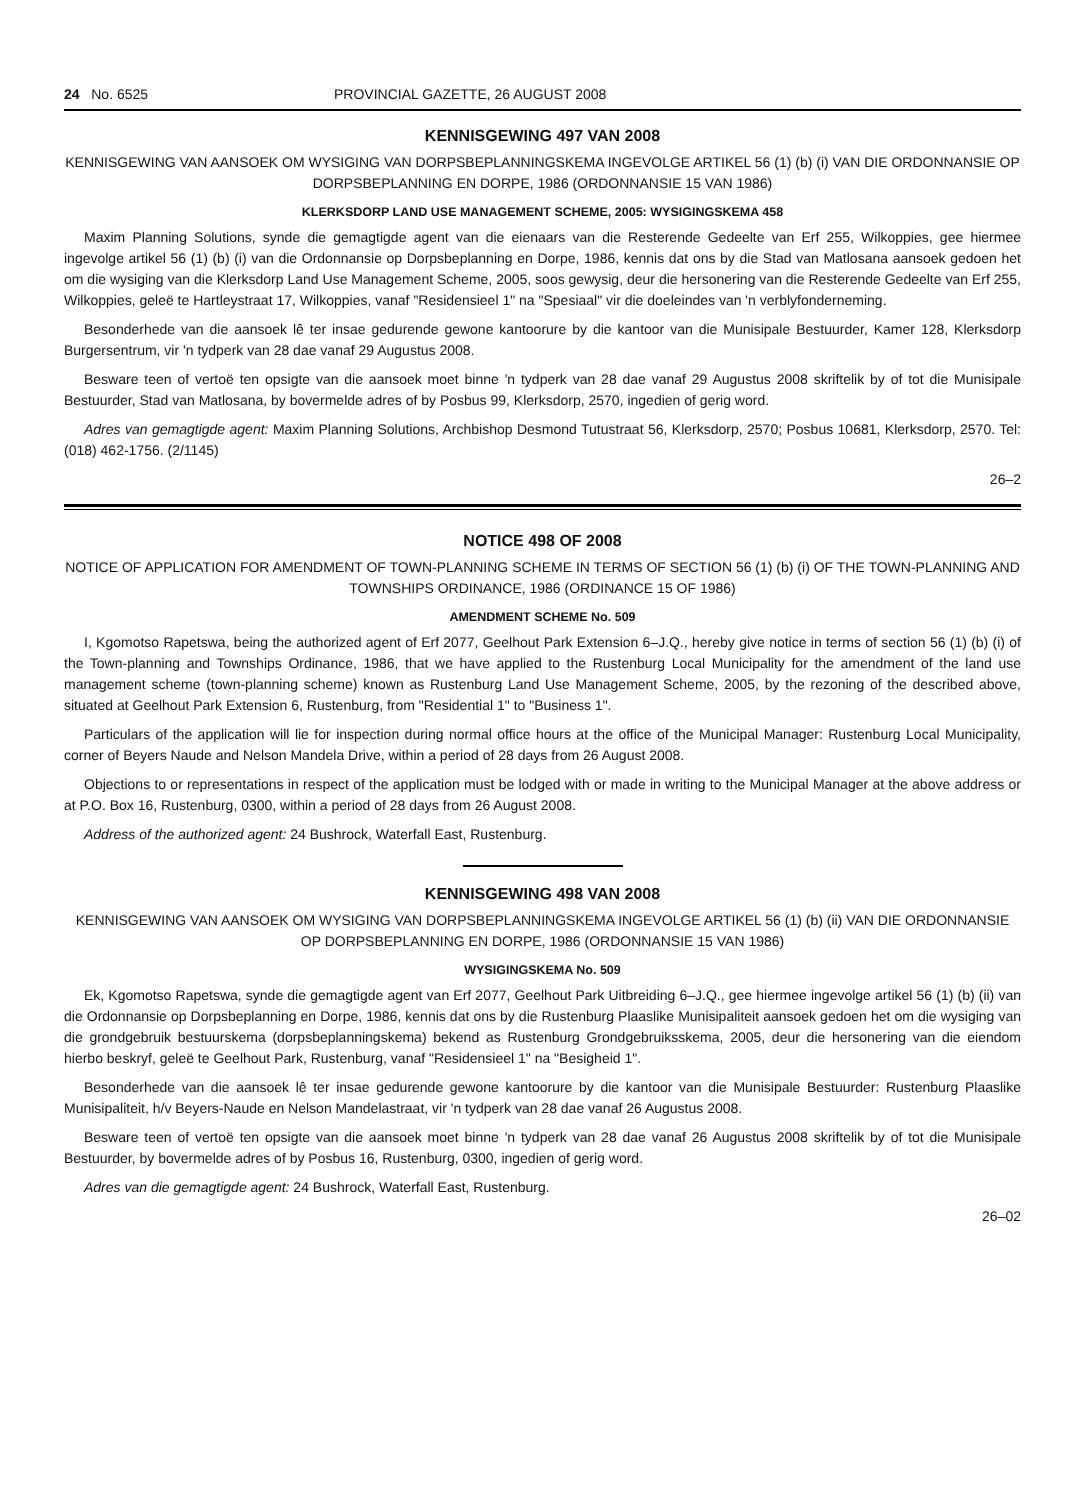24 No. 6525 PROVINCIAL GAZETTE, 26 AUGUST 2008
KENNISGEWING 497 VAN 2008
KENNISGEWING VAN AANSOEK OM WYSIGING VAN DORPSBEPLANNINGSKEMA INGEVOLGE ARTIKEL 56 (1) (b) (i) VAN DIE ORDONNANSIE OP DORPSBEPLANNING EN DORPE, 1986 (ORDONNANSIE 15 VAN 1986)
KLERKSDORP LAND USE MANAGEMENT SCHEME, 2005: WYSIGINGSKEMA 458
Maxim Planning Solutions, synde die gemagtigde agent van die eienaars van die Resterende Gedeelte van Erf 255, Wilkoppies, gee hiermee ingevolge artikel 56 (1) (b) (i) van die Ordonnansie op Dorpsbeplanning en Dorpe, 1986, kennis dat ons by die Stad van Matlosana aansoek gedoen het om die wysiging van die Klerksdorp Land Use Management Scheme, 2005, soos gewysig, deur die hersonering van die Resterende Gedeelte van Erf 255, Wilkoppies, geleë te Hartleystraat 17, Wilkoppies, vanaf "Residensieel 1" na "Spesiaal" vir die doeleindes van 'n verblyfonderneming.
Besonderhede van die aansoek lê ter insae gedurende gewone kantoorure by die kantoor van die Munisipale Bestuurder, Kamer 128, Klerksdorp Burgersentrum, vir 'n tydperk van 28 dae vanaf 29 Augustus 2008.
Besware teen of vertoë ten opsigte van die aansoek moet binne 'n tydperk van 28 dae vanaf 29 Augustus 2008 skriftelik by of tot die Munisipale Bestuurder, Stad van Matlosana, by bovermelde adres of by Posbus 99, Klerksdorp, 2570, ingedien of gerig word.
Adres van gemagtigde agent: Maxim Planning Solutions, Archbishop Desmond Tutustraat 56, Klerksdorp, 2570; Posbus 10681, Klerksdorp, 2570. Tel: (018) 462-1756. (2/1145)
26–2
NOTICE 498 OF 2008
NOTICE OF APPLICATION FOR AMENDMENT OF TOWN-PLANNING SCHEME IN TERMS OF SECTION 56 (1) (b) (i) OF THE TOWN-PLANNING AND TOWNSHIPS ORDINANCE, 1986 (ORDINANCE 15 OF 1986)
AMENDMENT SCHEME No. 509
I, Kgomotso Rapetswa, being the authorized agent of Erf 2077, Geelhout Park Extension 6–J.Q., hereby give notice in terms of section 56 (1) (b) (i) of the Town-planning and Townships Ordinance, 1986, that we have applied to the Rustenburg Local Municipality for the amendment of the land use management scheme (town-planning scheme) known as Rustenburg Land Use Management Scheme, 2005, by the rezoning of the described above, situated at Geelhout Park Extension 6, Rustenburg, from "Residential 1" to "Business 1".
Particulars of the application will lie for inspection during normal office hours at the office of the Municipal Manager: Rustenburg Local Municipality, corner of Beyers Naude and Nelson Mandela Drive, within a period of 28 days from 26 August 2008.
Objections to or representations in respect of the application must be lodged with or made in writing to the Municipal Manager at the above address or at P.O. Box 16, Rustenburg, 0300, within a period of 28 days from 26 August 2008.
Address of the authorized agent: 24 Bushrock, Waterfall East, Rustenburg.
KENNISGEWING 498 VAN 2008
KENNISGEWING VAN AANSOEK OM WYSIGING VAN DORPSBEPLANNINGSKEMA INGEVOLGE ARTIKEL 56 (1) (b) (ii) VAN DIE ORDONNANSIE OP DORPSBEPLANNING EN DORPE, 1986 (ORDONNANSIE 15 VAN 1986)
WYSIGINGSKEMA No. 509
Ek, Kgomotso Rapetswa, synde die gemagtigde agent van Erf 2077, Geelhout Park Uitbreiding 6–J.Q., gee hiermee ingevolge artikel 56 (1) (b) (ii) van die Ordonnansie op Dorpsbeplanning en Dorpe, 1986, kennis dat ons by die Rustenburg Plaaslike Munisipaliteit aansoek gedoen het om die wysiging van die grondgebruik bestuurskema (dorpsbeplanningskema) bekend as Rustenburg Grondgebruiksskema, 2005, deur die hersonering van die eiendom hierbo beskryf, geleë te Geelhout Park, Rustenburg, vanaf "Residensieel 1" na "Besigheid 1".
Besonderhede van die aansoek lê ter insae gedurende gewone kantoorure by die kantoor van die Munisipale Bestuurder: Rustenburg Plaaslike Munisipaliteit, h/v Beyers-Naude en Nelson Mandelastraat, vir 'n tydperk van 28 dae vanaf 26 Augustus 2008.
Besware teen of vertoë ten opsigte van die aansoek moet binne 'n tydperk van 28 dae vanaf 26 Augustus 2008 skriftelik by of tot die Munisipale Bestuurder, by bovermelde adres of by Posbus 16, Rustenburg, 0300, ingedien of gerig word.
Adres van die gemagtigde agent: 24 Bushrock, Waterfall East, Rustenburg.
26–02